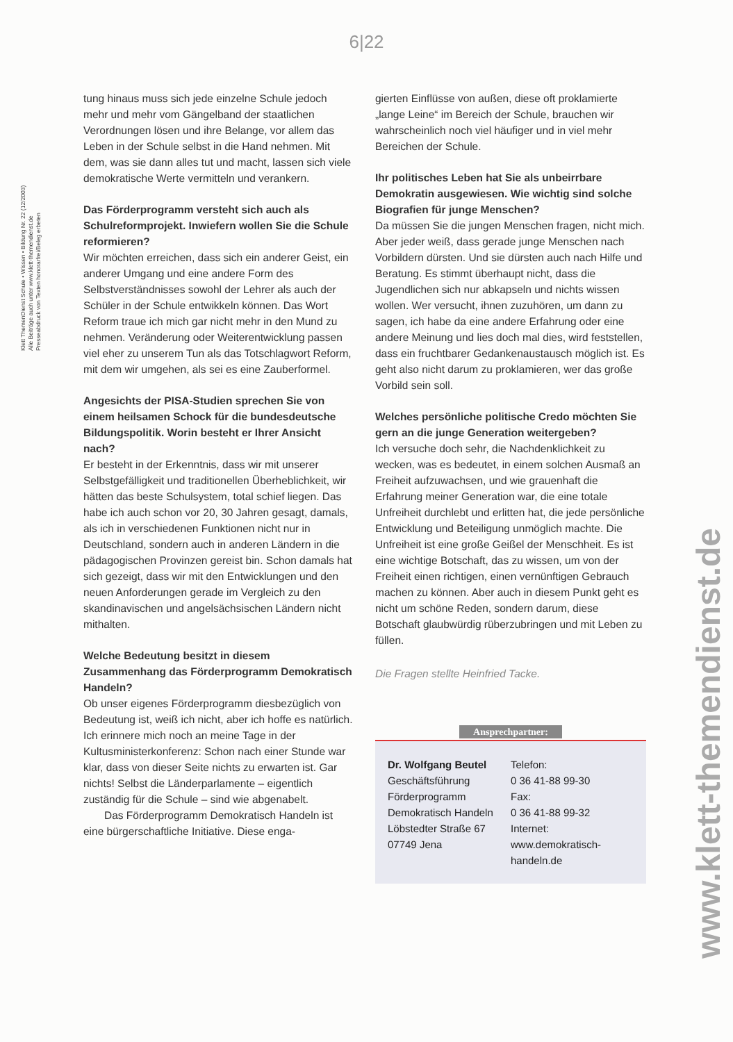6|22
Klett ThemenDienst Schule • Wissen • Bildung Nr. 22 (12/2003)
Alle Beiträge auch unter www.klett-themendienst.de
Presseabdruck von Texten honorarfrei/Beleg erbeten
www.klett-themendienst.de
tung hinaus muss sich jede einzelne Schule jedoch mehr und mehr vom Gängelband der staatlichen Verordnungen lösen und ihre Belange, vor allem das Leben in der Schule selbst in die Hand nehmen. Mit dem, was sie dann alles tut und macht, lassen sich viele demokratische Werte vermitteln und verankern.
Das Förderprogramm versteht sich auch als Schulreformprojekt. Inwiefern wollen Sie die Schule reformieren?
Wir möchten erreichen, dass sich ein anderer Geist, ein anderer Umgang und eine andere Form des Selbstverständnisses sowohl der Lehrer als auch der Schüler in der Schule entwikkeln können. Das Wort Reform traue ich mich gar nicht mehr in den Mund zu nehmen. Veränderung oder Weiterentwicklung passen viel eher zu unserem Tun als das Totschlagwort Reform, mit dem wir umgehen, als sei es eine Zauberformel.
Angesichts der PISA-Studien sprechen Sie von einem heilsamen Schock für die bundesdeutsche Bildungspolitik. Worin besteht er Ihrer Ansicht nach?
Er besteht in der Erkenntnis, dass wir mit unserer Selbstgefälligkeit und traditionellen Überheblichkeit, wir hätten das beste Schulsystem, total schief liegen. Das habe ich auch schon vor 20, 30 Jahren gesagt, damals, als ich in verschiedenen Funktionen nicht nur in Deutschland, sondern auch in anderen Ländern in die pädagogischen Provinzen gereist bin. Schon damals hat sich gezeigt, dass wir mit den Entwicklungen und den neuen Anforderungen gerade im Vergleich zu den skandinavischen und angelsächsischen Ländern nicht mithalten.
Welche Bedeutung besitzt in diesem Zusammenhang das Förderprogramm Demokratisch Handeln?
Ob unser eigenes Förderprogramm diesbezüglich von Bedeutung ist, weiß ich nicht, aber ich hoffe es natürlich. Ich erinnere mich noch an meine Tage in der Kultusministerkonferenz: Schon nach einer Stunde war klar, dass von dieser Seite nichts zu erwarten ist. Gar nichts! Selbst die Länderparlamente – eigentlich zuständig für die Schule – sind wie abgenabelt.
Das Förderprogramm Demokratisch Handeln ist eine bürgerschaftliche Initiative. Diese enga-
gierten Einflüsse von außen, diese oft proklamierte „lange Leine“ im Bereich der Schule, brauchen wir wahrscheinlich noch viel häufiger und in viel mehr Bereichen der Schule.
Ihr politisches Leben hat Sie als unbeirrbare Demokratin ausgewiesen. Wie wichtig sind solche Biografien für junge Menschen?
Da müssen Sie die jungen Menschen fragen, nicht mich. Aber jeder weiß, dass gerade junge Menschen nach Vorbildern dürsten. Und sie dürsten auch nach Hilfe und Beratung. Es stimmt überhaupt nicht, dass die Jugendlichen sich nur abkapseln und nichts wissen wollen. Wer versucht, ihnen zuzuhören, um dann zu sagen, ich habe da eine andere Erfahrung oder eine andere Meinung und lies doch mal dies, wird feststellen, dass ein fruchtbarer Gedankenaustausch möglich ist. Es geht also nicht darum zu proklamieren, wer das große Vorbild sein soll.
Welches persönliche politische Credo möchten Sie gern an die junge Generation weitergeben?
Ich versuche doch sehr, die Nachdenklichkeit zu wecken, was es bedeutet, in einem solchen Ausmaß an Freiheit aufzuwachsen, und wie grauenhaft die Erfahrung meiner Generation war, die eine totale Unfreiheit durchlebt und erlitten hat, die jede persönliche Entwicklung und Beteiligung unmöglich machte. Die Unfreiheit ist eine große Geißel der Menschheit. Es ist eine wichtige Botschaft, das zu wissen, um von der Freiheit einen richtigen, einen vernünftigen Gebrauch machen zu können. Aber auch in diesem Punkt geht es nicht um schöne Reden, sondern darum, diese Botschaft glaubwürdig rüberzubringen und mit Leben zu füllen.
Die Fragen stellte Heinfried Tacke.
Ansprechpartner:
Dr. Wolfgang Beutel
Geschäftsführung
Förderprogramm
Demokratisch Handeln
Löbstedter Straße 67
07749 Jena
Telefon:
0 36 41-88 99-30
Fax:
0 36 41-88 99-32
Internet:
www.demokratisch-handeln.de